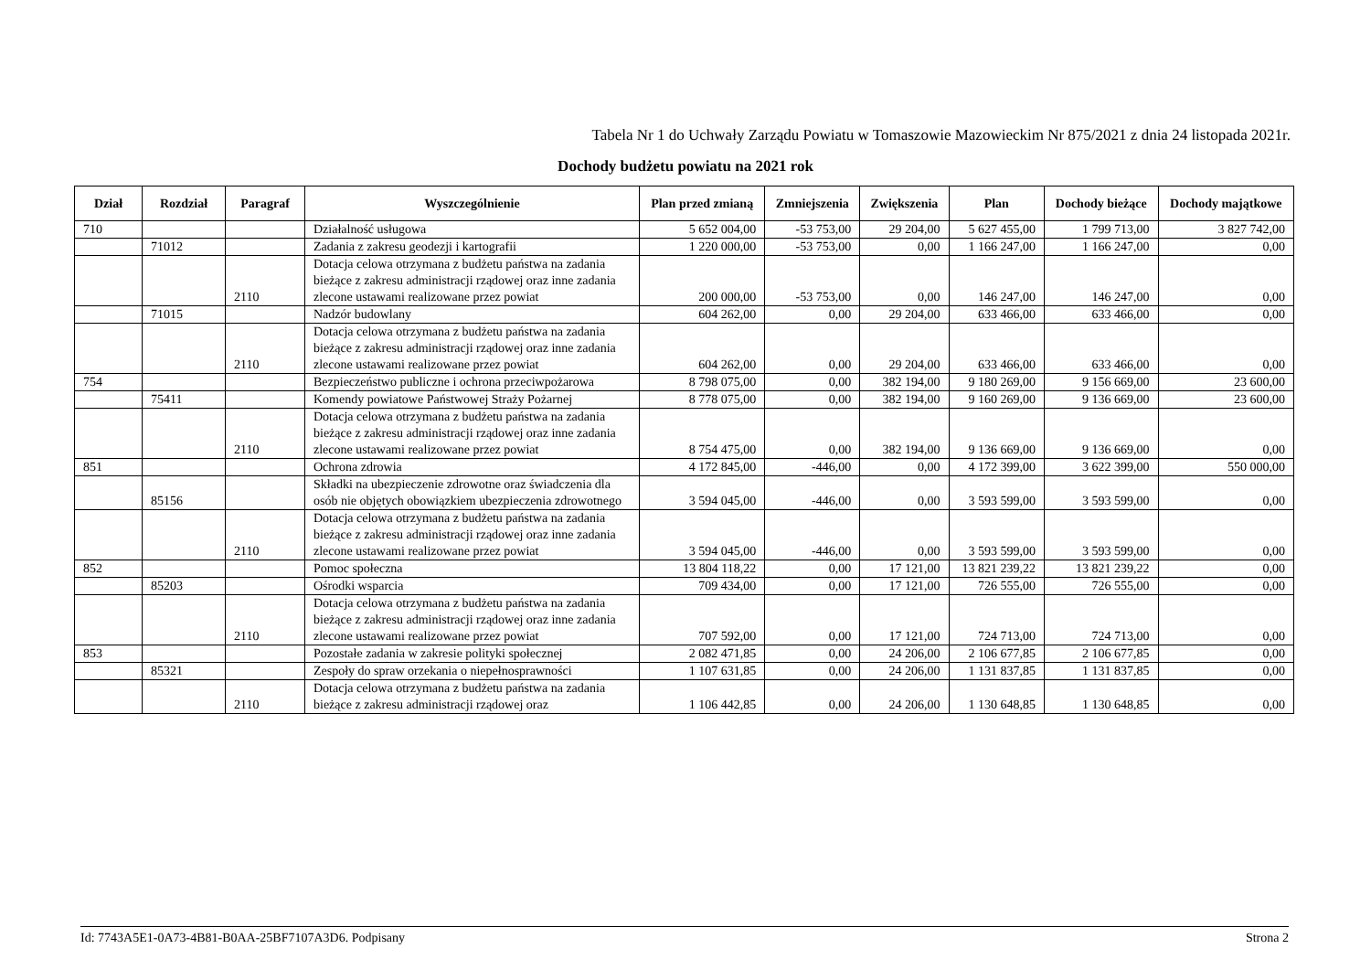Tabela Nr 1 do Uchwały Zarządu Powiatu w Tomaszowie Mazowieckim Nr 875/2021 z dnia 24 listopada 2021r.
Dochody budżetu powiatu na 2021 rok
| Dział | Rozdział | Paragraf | Wyszczególnienie | Plan przed zmianą | Zmniejszenia | Zwiększenia | Plan | Dochody bieżące | Dochody majątkowe |
| --- | --- | --- | --- | --- | --- | --- | --- | --- | --- |
| 710 | | | Działalność usługowa | 5 652 004,00 | -53 753,00 | 29 204,00 | 5 627 455,00 | 1 799 713,00 | 3 827 742,00 |
| | 71012 | | Zadania z zakresu geodezji i kartografii | 1 220 000,00 | -53 753,00 | 0,00 | 1 166 247,00 | 1 166 247,00 | 0,00 |
| | | 2110 | Dotacja celowa otrzymana z budżetu państwa na zadania bieżące z zakresu administracji rządowej oraz inne zadania zlecone ustawami realizowane przez powiat | 200 000,00 | -53 753,00 | 0,00 | 146 247,00 | 146 247,00 | 0,00 |
| | 71015 | | Nadzór budowlany | 604 262,00 | 0,00 | 29 204,00 | 633 466,00 | 633 466,00 | 0,00 |
| | | 2110 | Dotacja celowa otrzymana z budżetu państwa na zadania bieżące z zakresu administracji rządowej oraz inne zadania zlecone ustawami realizowane przez powiat | 604 262,00 | 0,00 | 29 204,00 | 633 466,00 | 633 466,00 | 0,00 |
| 754 | | | Bezpieczeństwo publiczne i ochrona przeciwpożarowa | 8 798 075,00 | 0,00 | 382 194,00 | 9 180 269,00 | 9 156 669,00 | 23 600,00 |
| | 75411 | | Komendy powiatowe Państwowej Straży Pożarnej | 8 778 075,00 | 0,00 | 382 194,00 | 9 160 269,00 | 9 136 669,00 | 23 600,00 |
| | | 2110 | Dotacja celowa otrzymana z budżetu państwa na zadania bieżące z zakresu administracji rządowej oraz inne zadania zlecone ustawami realizowane przez powiat | 8 754 475,00 | 0,00 | 382 194,00 | 9 136 669,00 | 9 136 669,00 | 0,00 |
| 851 | | | Ochrona zdrowia | 4 172 845,00 | -446,00 | 0,00 | 4 172 399,00 | 3 622 399,00 | 550 000,00 |
| | 85156 | | Składki na ubezpieczenie zdrowotne oraz świadczenia dla osób nie objętych obowiązkiem ubezpieczenia zdrowotnego | 3 594 045,00 | -446,00 | 0,00 | 3 593 599,00 | 3 593 599,00 | 0,00 |
| | | 2110 | Dotacja celowa otrzymana z budżetu państwa na zadania bieżące z zakresu administracji rządowej oraz inne zadania zlecone ustawami realizowane przez powiat | 3 594 045,00 | -446,00 | 0,00 | 3 593 599,00 | 3 593 599,00 | 0,00 |
| 852 | | | Pomoc społeczna | 13 804 118,22 | 0,00 | 17 121,00 | 13 821 239,22 | 13 821 239,22 | 0,00 |
| | 85203 | | Ośrodki wsparcia | 709 434,00 | 0,00 | 17 121,00 | 726 555,00 | 726 555,00 | 0,00 |
| | | 2110 | Dotacja celowa otrzymana z budżetu państwa na zadania bieżące z zakresu administracji rządowej oraz inne zadania zlecone ustawami realizowane przez powiat | 707 592,00 | 0,00 | 17 121,00 | 724 713,00 | 724 713,00 | 0,00 |
| 853 | | | Pozostałe zadania w zakresie polityki społecznej | 2 082 471,85 | 0,00 | 24 206,00 | 2 106 677,85 | 2 106 677,85 | 0,00 |
| | 85321 | | Zespoły do spraw orzekania o niepełnosprawności | 1 107 631,85 | 0,00 | 24 206,00 | 1 131 837,85 | 1 131 837,85 | 0,00 |
| | | 2110 | Dotacja celowa otrzymana z budżetu państwa na zadania bieżące z zakresu administracji rządowej oraz | 1 106 442,85 | 0,00 | 24 206,00 | 1 130 648,85 | 1 130 648,85 | 0,00 |
Id: 7743A5E1-0A73-4B81-B0AA-25BF7107A3D6. Podpisany Strona 2